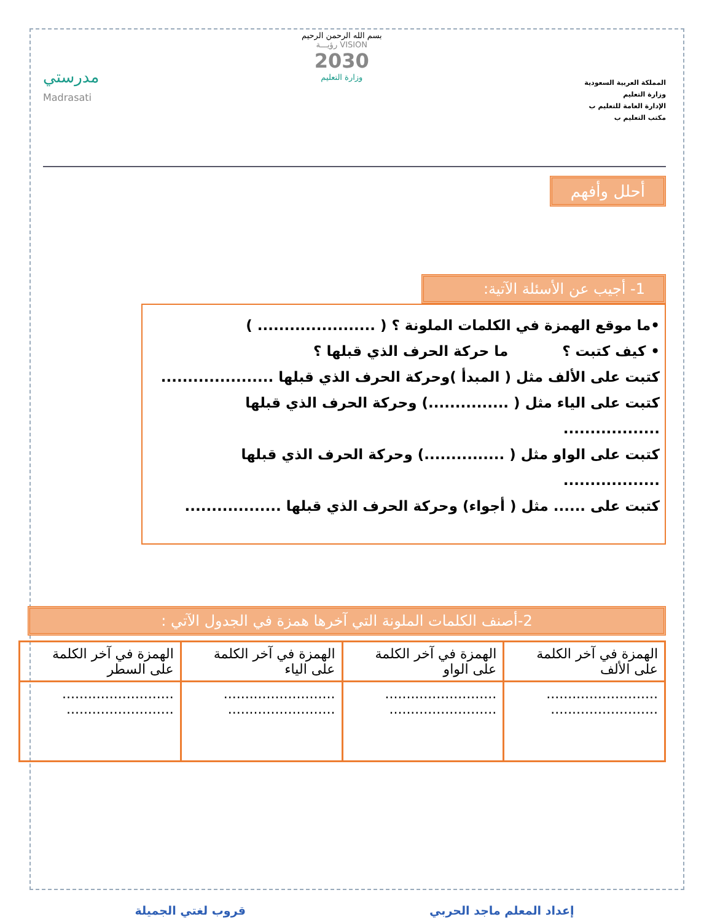المملكة العربية السعودية
وزارة التعليم
الإدارة العامة للتعليم ب
مكتب التعليم ب
بسم الله الرحمن الرحيم
VISION رؤيـــة
2030
وزارة التعليم
مدرستي
Madrasati
أحلل وأفهم
1- أجيب عن الأسئلة الآتية:
•ما موقع الهمزة في الكلمات الملونة ؟ ( ...................... )
• كيف كتبت ؟ ما حركة الحرف الذي قبلها ؟
كتبت على الألف مثل ( المبدأ )وحركة الحرف الذي قبلها .....................
كتبت على الياء مثل ( ...............) وحركة الحرف الذي قبلها ..................
كتبت على الواو مثل ( ...............) وحركة الحرف الذي قبلها ..................
كتبت على ...... مثل ( أجواء) وحركة الحرف الذي قبلها ..................
2-أصنف الكلمات الملونة التي آخرها همزة في الجدول الآتي :
| الهمزة في آخر الكلمة على الألف | الهمزة في آخر الكلمة على الواو | الهمزة في آخر الكلمة على الياء | الهمزة في آخر الكلمة على السطر |
| .......................... ......................... | .......................... ......................... | .......................... ......................... | .......................... ......................... |
إعداد المعلم ماجد الحربي قروب لغتي الجميلة